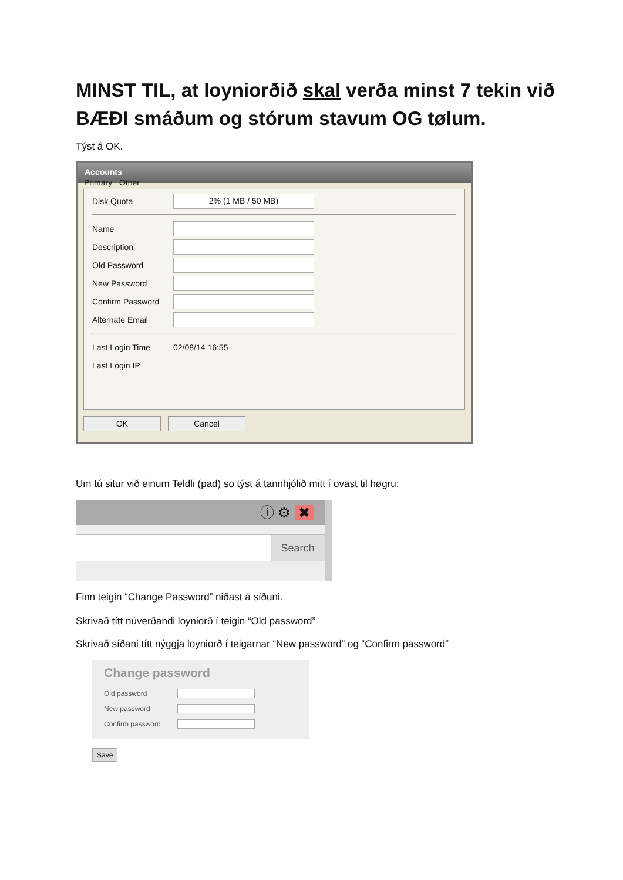MINST TIL, at loyniorðið skal verða minst 7 tekin við BÆÐI smáðum og stórum stavum OG tølum.
Týst á OK.
Accounts
Primary Other
Disk Quota
2% (1 MB / 50 MB)
Name
Description
Old Password
New Password
Confirm Password
Alternate Email
Last Login Time 02/08/14 16:55
Last Login IP
OK Cancel
Um tú situr við einum Teldli (pad) so týst á tannhjólið mitt í ovast til høgru:
ⓘ ⚙ ✖
Search
Finn teigin “Change Password” niðast á síðuni.
Skrivað títt núverðandi loyniorð í teigin “Old password”
Skrivað síðani títt nýggja loyniorð í teigarnar “New password” og “Confirm password”
Change password
Old password
New password
Confirm password
Save